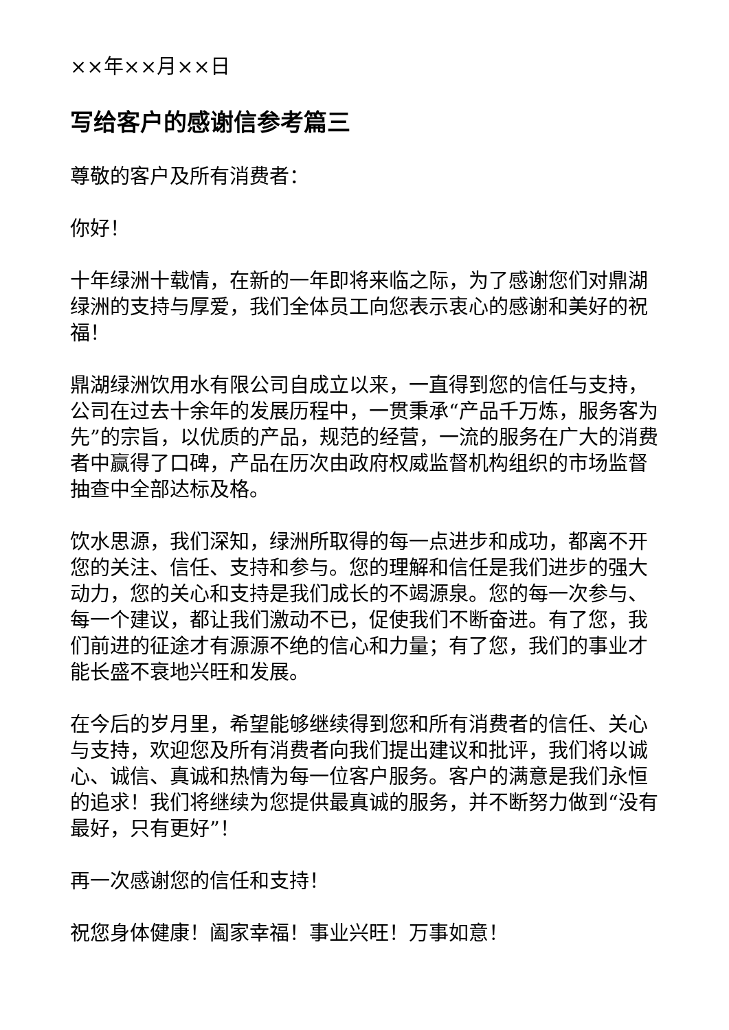××年××月××日
写给客户的感谢信参考篇三
尊敬的客户及所有消费者：
你好！
十年绿洲十载情，在新的一年即将来临之际，为了感谢您们对鼎湖绿洲的支持与厚爱，我们全体员工向您表示衷心的感谢和美好的祝福！
鼎湖绿洲饮用水有限公司自成立以来，一直得到您的信任与支持，公司在过去十余年的发展历程中，一贯秉承“产品千万炼，服务客为先”的宗旨，以优质的产品，规范的经营，一流的服务在广大的消费者中赢得了口碑，产品在历次由政府权威监督机构组织的市场监督抽查中全部达标及格。
饮水思源，我们深知，绿洲所取得的每一点进步和成功，都离不开您的关注、信任、支持和参与。您的理解和信任是我们进步的强大动力，您的关心和支持是我们成长的不竭源泉。您的每一次参与、每一个建议，都让我们激动不已，促使我们不断奋进。有了您，我们前进的征途才有源源不绝的信心和力量；有了您，我们的事业才能长盛不衰地兴旺和发展。
在今后的岁月里，希望能够继续得到您和所有消费者的信任、关心与支持，欢迎您及所有消费者向我们提出建议和批评，我们将以诚心、诚信、真诚和热情为每一位客户服务。客户的满意是我们永恒的追求！我们将继续为您提供最真诚的服务，并不断努力做到“没有最好，只有更好”！
再一次感谢您的信任和支持！
祝您身体健康！阖家幸福！事业兴旺！万事如意！